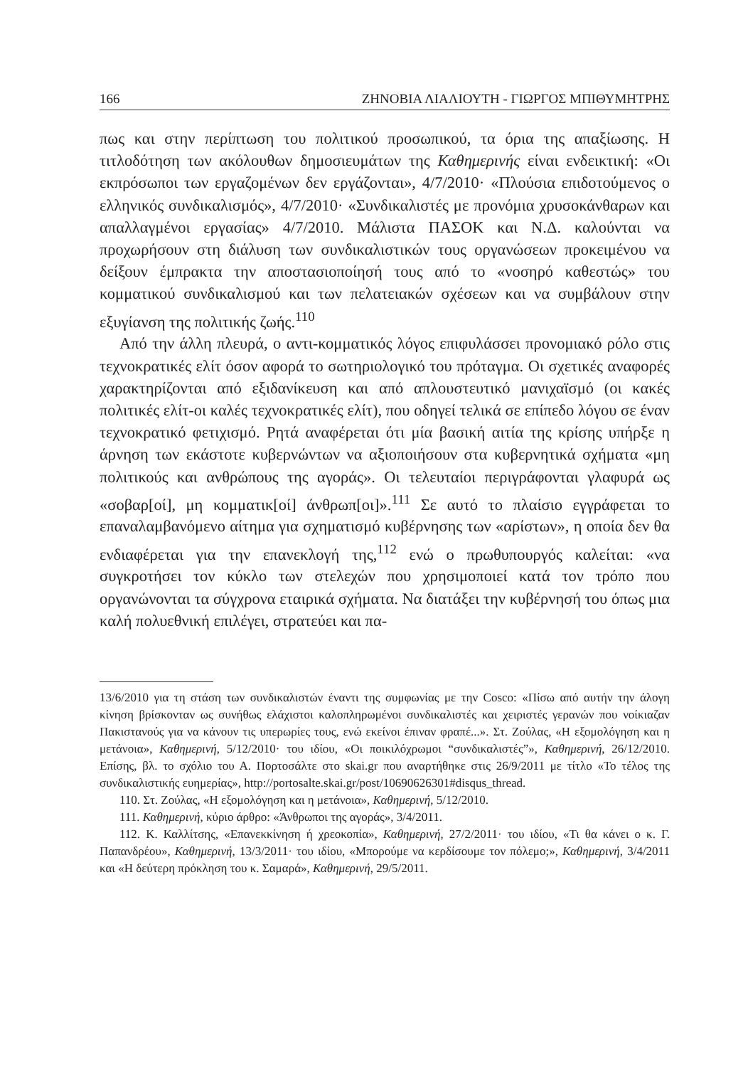166 ΖΗΝΟΒΙΑ ΛΙΑΛΙΟΥΤΗ - ΓΙΩΡΓΟΣ ΜΠΙΘΥΜΗΤΡΗΣ
πως και στην περίπτωση του πολιτικού προσωπικού, τα όρια της απαξίωσης. Η τιτλοδότηση των ακόλουθων δημοσιευμάτων της Καθημερινής είναι ενδεικτική: «Οι εκπρόσωποι των εργαζομένων δεν εργάζονται», 4/7/2010· «Πλούσια επιδοτούμενος ο ελληνικός συνδικαλισμός», 4/7/2010· «Συνδικαλιστές με προνόμια χρυσοκάνθαρων και απαλλαγμένοι εργασίας» 4/7/2010. Μάλιστα ΠΑΣΟΚ και Ν.Δ. καλούνται να προχωρήσουν στη διάλυση των συνδικαλιστικών τους οργανώσεων προκειμένου να δείξουν έμπρακτα την αποστασιοποίησή τους από το «νοσηρό καθεστώς» του κομματικού συνδικαλισμού και των πελατειακών σχέσεων και να συμβάλουν στην εξυγίανση της πολιτικής ζωής.<sup>110</sup>
Από την άλλη πλευρά, ο αντι-κομματικός λόγος επιφυλάσσει προνομιακό ρόλο στις τεχνοκρατικές ελίτ όσον αφορά το σωτηριολογικό του πρόταγμα. Οι σχετικές αναφορές χαρακτηρίζονται από εξιδανίκευση και από απλουστευτικό μανιχαϊσμό (οι κακές πολιτικές ελίτ-οι καλές τεχνοκρατικές ελίτ), που οδηγεί τελικά σε επίπεδο λόγου σε έναν τεχνοκρατικό φετιχισμό. Ρητά αναφέρεται ότι μία βασική αιτία της κρίσης υπήρξε η άρνηση των εκάστοτε κυβερνώντων να αξιοποιήσουν στα κυβερνητικά σχήματα «μη πολιτικούς και ανθρώπους της αγοράς». Οι τελευταίοι περιγράφονται γλαφυρά ως «σοβαρ[οί], μη κομματικ[οί] άνθρωπ[οι]».<sup>111</sup> Σε αυτό το πλαίσιο εγγράφεται το επαναλαμβανόμενο αίτημα για σχηματισμό κυβέρνησης των «αρίστων», η οποία δεν θα ενδιαφέρεται για την επανεκλογή της,<sup>112</sup> ενώ ο πρωθυπουργός καλείται: «να συγκροτήσει τον κύκλο των στελεχών που χρησιμοποιεί κατά τον τρόπο που οργανώνονται τα σύγχρονα εταιρικά σχήματα. Να διατάξει την κυβέρνησή του όπως μια καλή πολυεθνική επιλέγει, στρατεύει και πα-
13/6/2010 για τη στάση των συνδικαλιστών έναντι της συμφωνίας με την Cosco: «Πίσω από αυτήν την άλογη κίνηση βρίσκονταν ως συνήθως ελάχιστοι καλοπληρωμένοι συνδικαλιστές και χειριστές γερανών που νοίκιαζαν Πακιστανούς για να κάνουν τις υπερωρίες τους, ενώ εκείνοι έπιναν φραπέ...». Στ. Ζούλας, «Η εξομολόγηση και η μετάνοια», Καθημερινή, 5/12/2010· του ιδίου, «Οι ποικιλόχρωμοι “συνδικαλιστές”», Καθημερινή, 26/12/2010. Επίσης, βλ. το σχόλιο του Α. Πορτοσάλτε στο skai.gr που αναρτήθηκε στις 26/9/2011 με τίτλο «Το τέλος της συνδικαλιστικής ευημερίας», http://portosalte.skai.gr/post/10690626301#disqus_thread.
110. Στ. Ζούλας, «Η εξομολόγηση και η μετάνοια», Καθημερινή, 5/12/2010.
111. Καθημερινή, κύριο άρθρο: «Άνθρωποι της αγοράς», 3/4/2011.
112. Κ. Καλλίτσης, «Επανεκκίνηση ή χρεοκοπία», Καθημερινή, 27/2/2011· του ιδίου, «Τι θα κάνει ο κ. Γ. Παπανδρέου», Καθημερινή, 13/3/2011· του ιδίου, «Μπορούμε να κερδίσουμε τον πόλεμο;», Καθημερινή, 3/4/2011 και «Η δεύτερη πρόκληση του κ. Σαμαρά», Καθημερινή, 29/5/2011.